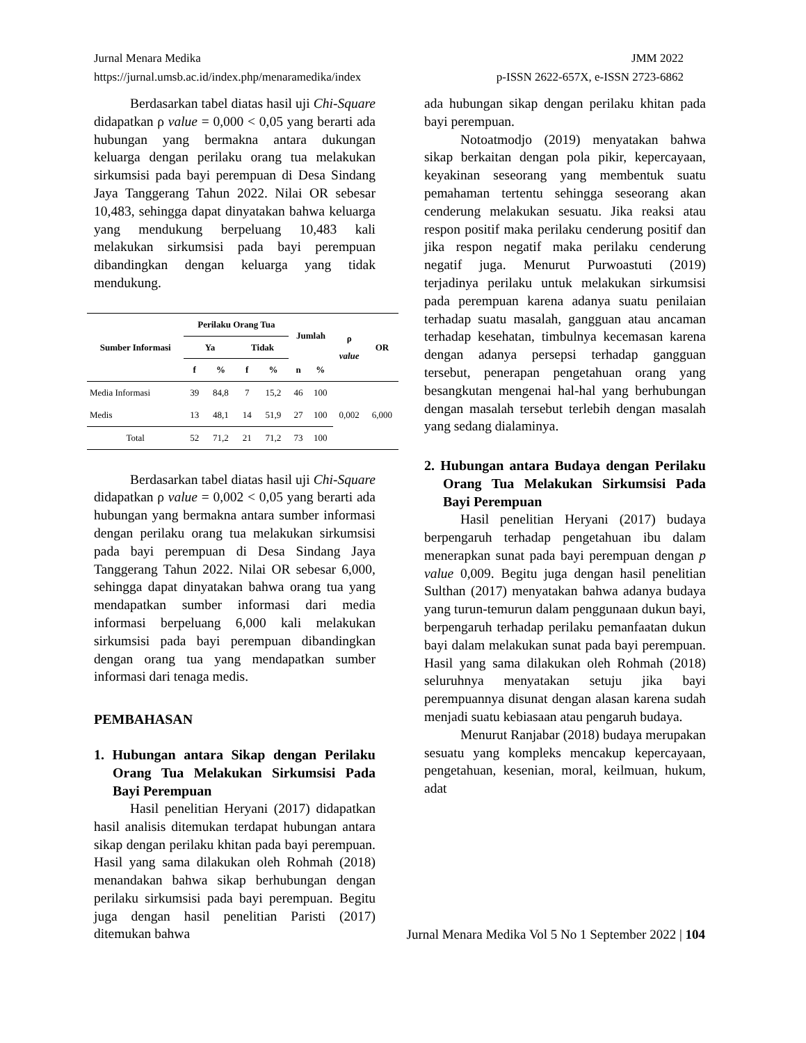Jurnal Menara Medika JMM 2022
https://jurnal.umsb.ac.id/index.php/menaramedika/index p-ISSN 2622-657X, e-ISSN 2723-6862
Berdasarkan tabel diatas hasil uji Chi-Square didapatkan ρ value = 0,000 < 0,05 yang berarti ada hubungan yang bermakna antara dukungan keluarga dengan perilaku orang tua melakukan sirkumsisi pada bayi perempuan di Desa Sindang Jaya Tanggerang Tahun 2022. Nilai OR sebesar 10,483, sehingga dapat dinyatakan bahwa keluarga yang mendukung berpeluang 10,483 kali melakukan sirkumsisi pada bayi perempuan dibandingkan dengan keluarga yang tidak mendukung.
| Sumber Informasi | Perilaku Orang Tua | | | | Jumlah | | ρ value | OR |
| --- | --- | --- | --- | --- | --- | --- | --- | --- |
| | Ya | | Tidak | | | | | |
| | f | % | f | % | n | % | | |
| Media Informasi | 39 | 84,8 | 7 | 15,2 | 46 | 100 | 0,002 | 6,000 |
| Medis | 13 | 48,1 | 14 | 51,9 | 27 | 100 | | |
| Total | 52 | 71,2 | 21 | 71,2 | 73 | 100 | | |
Berdasarkan tabel diatas hasil uji Chi-Square didapatkan ρ value = 0,002 < 0,05 yang berarti ada hubungan yang bermakna antara sumber informasi dengan perilaku orang tua melakukan sirkumsisi pada bayi perempuan di Desa Sindang Jaya Tanggerang Tahun 2022. Nilai OR sebesar 6,000, sehingga dapat dinyatakan bahwa orang tua yang mendapatkan sumber informasi dari media informasi berpeluang 6,000 kali melakukan sirkumsisi pada bayi perempuan dibandingkan dengan orang tua yang mendapatkan sumber informasi dari tenaga medis.
PEMBAHASAN
1. Hubungan antara Sikap dengan Perilaku Orang Tua Melakukan Sirkumsisi Pada Bayi Perempuan
Hasil penelitian Heryani (2017) didapatkan hasil analisis ditemukan terdapat hubungan antara sikap dengan perilaku khitan pada bayi perempuan. Hasil yang sama dilakukan oleh Rohmah (2018) menandakan bahwa sikap berhubungan dengan perilaku sirkumsisi pada bayi perempuan. Begitu juga dengan hasil penelitian Paristi (2017) ditemukan bahwa
ada hubungan sikap dengan perilaku khitan pada bayi perempuan.
Notoatmodjo (2019) menyatakan bahwa sikap berkaitan dengan pola pikir, kepercayaan, keyakinan seseorang yang membentuk suatu pemahaman tertentu sehingga seseorang akan cenderung melakukan sesuatu. Jika reaksi atau respon positif maka perilaku cenderung positif dan jika respon negatif maka perilaku cenderung negatif juga. Menurut Purwoastuti (2019) terjadinya perilaku untuk melakukan sirkumsisi pada perempuan karena adanya suatu penilaian terhadap suatu masalah, gangguan atau ancaman terhadap kesehatan, timbulnya kecemasan karena dengan adanya persepsi terhadap gangguan tersebut, penerapan pengetahuan orang yang besangkutan mengenai hal-hal yang berhubungan dengan masalah tersebut terlebih dengan masalah yang sedang dialaminya.
2. Hubungan antara Budaya dengan Perilaku Orang Tua Melakukan Sirkumsisi Pada Bayi Perempuan
Hasil penelitian Heryani (2017) budaya berpengaruh terhadap pengetahuan ibu dalam menerapkan sunat pada bayi perempuan dengan p value 0,009. Begitu juga dengan hasil penelitian Sulthan (2017) menyatakan bahwa adanya budaya yang turun-temurun dalam penggunaan dukun bayi, berpengaruh terhadap perilaku pemanfaatan dukun bayi dalam melakukan sunat pada bayi perempuan. Hasil yang sama dilakukan oleh Rohmah (2018) seluruhnya menyatakan setuju jika bayi perempuannya disunat dengan alasan karena sudah menjadi suatu kebiasaan atau pengaruh budaya.
Menurut Ranjabar (2018) budaya merupakan sesuatu yang kompleks mencakup kepercayaan, pengetahuan, kesenian, moral, keilmuan, hukum, adat
Jurnal Menara Medika Vol 5 No 1 September 2022 | 104